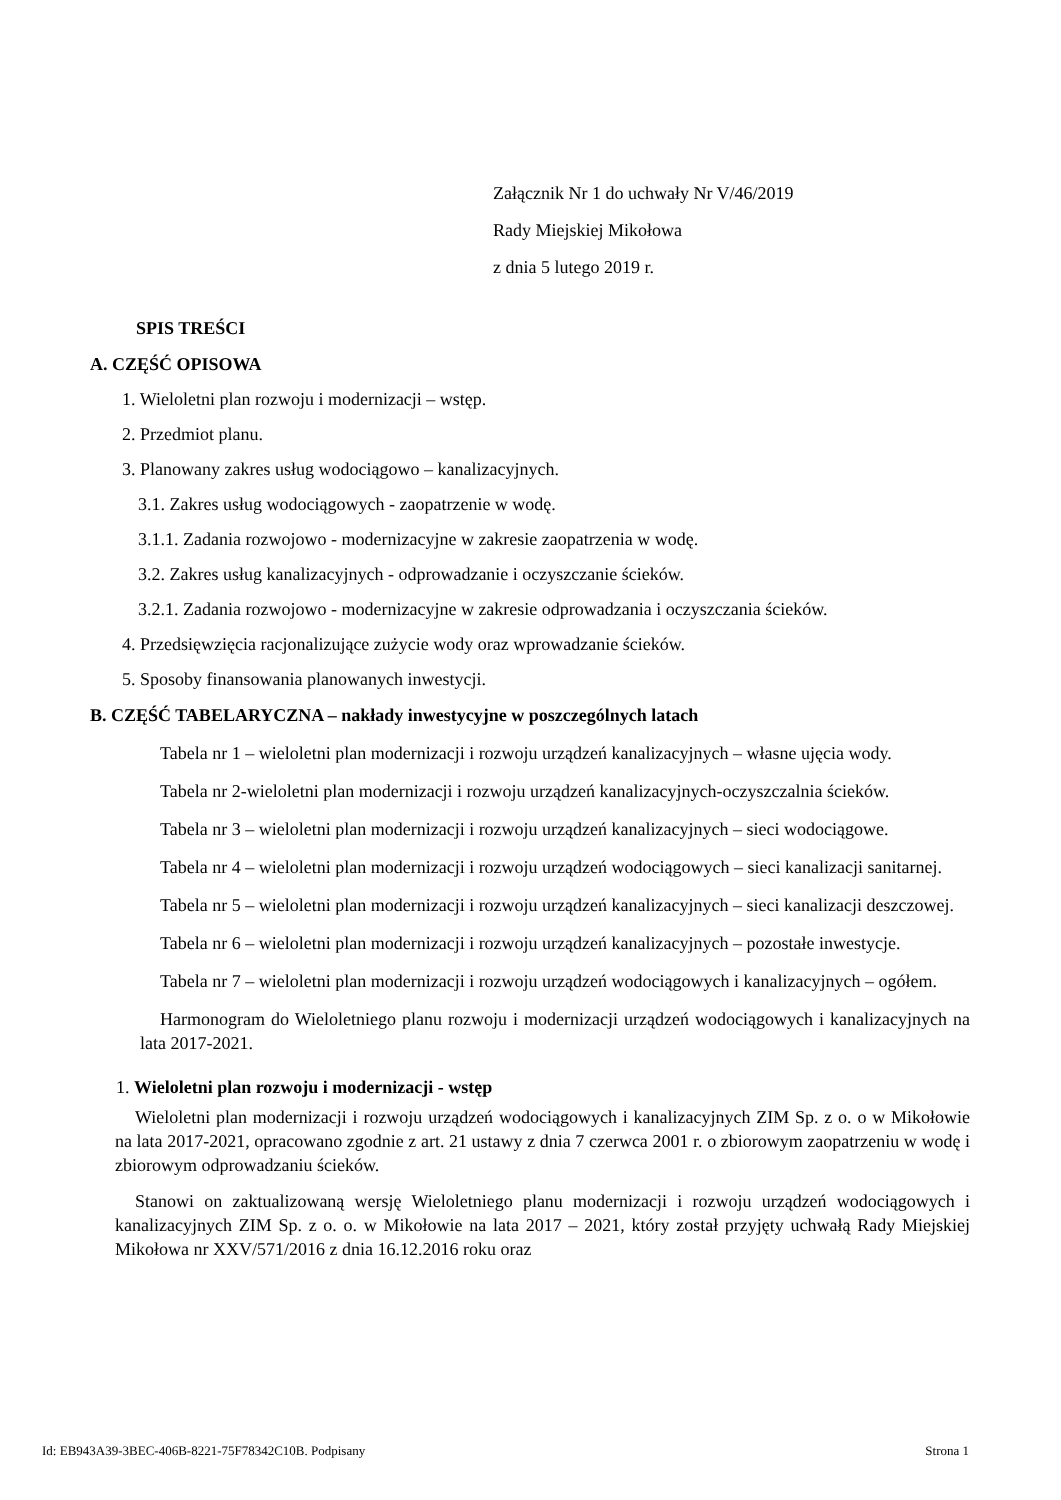Załącznik Nr 1 do uchwały Nr V/46/2019
Rady Miejskiej Mikołowa
z dnia 5 lutego 2019 r.
SPIS TREŚCI
A. CZĘŚĆ OPISOWA
1. Wieloletni plan rozwoju i modernizacji – wstęp.
2. Przedmiot planu.
3. Planowany zakres usług wodociągowo – kanalizacyjnych.
3.1. Zakres usług wodociągowych - zaopatrzenie w wodę.
3.1.1. Zadania rozwojowo - modernizacyjne w zakresie zaopatrzenia w wodę.
3.2. Zakres usług kanalizacyjnych - odprowadzanie i oczyszczanie ścieków.
3.2.1. Zadania rozwojowo - modernizacyjne w zakresie odprowadzania i oczyszczania ścieków.
4. Przedsięwzięcia racjonalizujące zużycie wody oraz wprowadzanie ścieków.
5. Sposoby finansowania planowanych inwestycji.
B. CZĘŚĆ TABELARYCZNA – nakłady inwestycyjne w poszczególnych latach
Tabela nr 1 – wieloletni plan modernizacji i rozwoju urządzeń kanalizacyjnych – własne ujęcia wody.
Tabela nr 2-wieloletni plan modernizacji i rozwoju urządzeń kanalizacyjnych-oczyszczalnia ścieków.
Tabela nr 3 – wieloletni plan modernizacji i rozwoju urządzeń kanalizacyjnych – sieci wodociągowe.
Tabela nr 4 – wieloletni plan modernizacji i rozwoju urządzeń wodociągowych – sieci kanalizacji sanitarnej.
Tabela nr 5 – wieloletni plan modernizacji i rozwoju urządzeń kanalizacyjnych – sieci kanalizacji deszczowej.
Tabela nr 6 – wieloletni plan modernizacji i rozwoju urządzeń kanalizacyjnych – pozostałe inwestycje.
Tabela nr 7 – wieloletni plan modernizacji i rozwoju urządzeń wodociągowych i kanalizacyjnych – ogółem.
Harmonogram do Wieloletniego planu rozwoju i modernizacji urządzeń wodociągowych i kanalizacyjnych na lata 2017-2021.
1. Wieloletni plan rozwoju i modernizacji - wstęp
Wieloletni plan modernizacji i rozwoju urządzeń wodociągowych i kanalizacyjnych ZIM Sp. z o. o w Mikołowie na lata 2017-2021, opracowano zgodnie z art. 21 ustawy z dnia 7 czerwca 2001 r. o zbiorowym zaopatrzeniu w wodę i zbiorowym odprowadzaniu ścieków.
Stanowi on zaktualizowaną wersję Wieloletniego planu modernizacji i rozwoju urządzeń wodociągowych i kanalizacyjnych ZIM Sp. z o. o. w Mikołowie na lata 2017 – 2021, który został przyjęty uchwałą Rady Miejskiej Mikołowa nr XXV/571/2016 z dnia 16.12.2016 roku oraz
Id: EB943A39-3BEC-406B-8221-75F78342C10B. Podpisany Strona 1